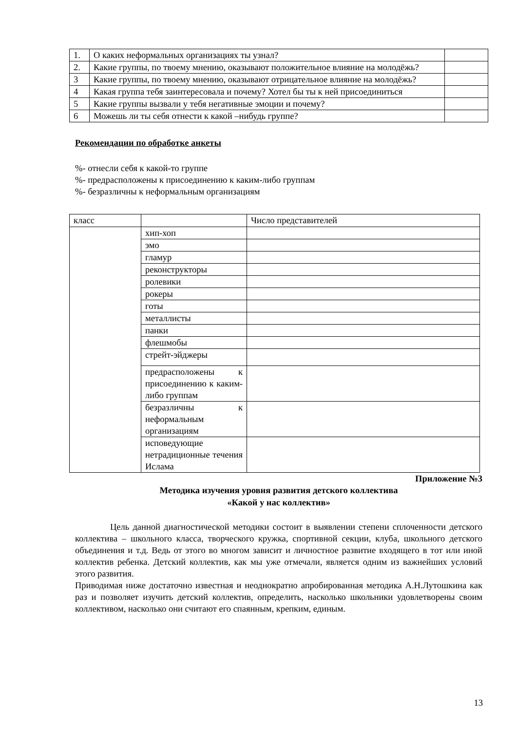| 1. | О каких неформальных организациях ты узнал? | |
| 2. | Какие группы, по твоему мнению, оказывают положительное влияние на молодёжь? | |
| 3 | Какие группы, по твоему мнению, оказывают отрицательное влияние на молодёжь? | |
| 4 | Какая группа тебя заинтересовала и почему? Хотел бы ты к ней присоединиться | |
| 5 | Какие группы вызвали у тебя негативные эмоции и почему? | |
| 6 | Можешь ли ты себя отнести к какой –нибудь группе? | |
Рекомендации по обработке анкеты
%- отнесли себя к какой-то группе
%- предрасположены к присоединению к каким-либо группам
%- безразличны к неформальным организациям
| класс | | Число представителей |
| | хип-хоп | |
| | эмо | |
| | гламур | |
| | реконструкторы | |
| | ролевики | |
| | рокеры | |
| | готы | |
| | металлисты | |
| | панки | |
| | флешмобы | |
| | стрейт-эйджеры | |
| | предрасположены к присоединению к каким-либо группам | |
| | безразличны к неформальным организациям | |
| | исповедующие нетрадиционные течения Ислама | |
Приложение №3
Методика изучения уровня развития детского коллектива
«Какой у нас коллектив»
Цель данной диагностической методики состоит в выявлении степени сплоченности детского коллектива – школьного класса, творческого кружка, спортивной секции, клуба, школьного детского объединения и т.д. Ведь от этого во многом зависит и личностное развитие входящего в тот или иной коллектив ребенка. Детский коллектив, как мы уже отмечали, является одним из важнейших условий этого развития.
Приводимая ниже достаточно известная и неоднократно апробированная методика А.Н.Лутошкина как раз и позволяет изучить детский коллектив, определить, насколько школьники удовлетворены своим коллективом, насколько они считают его спаянным, крепким, единым.
13